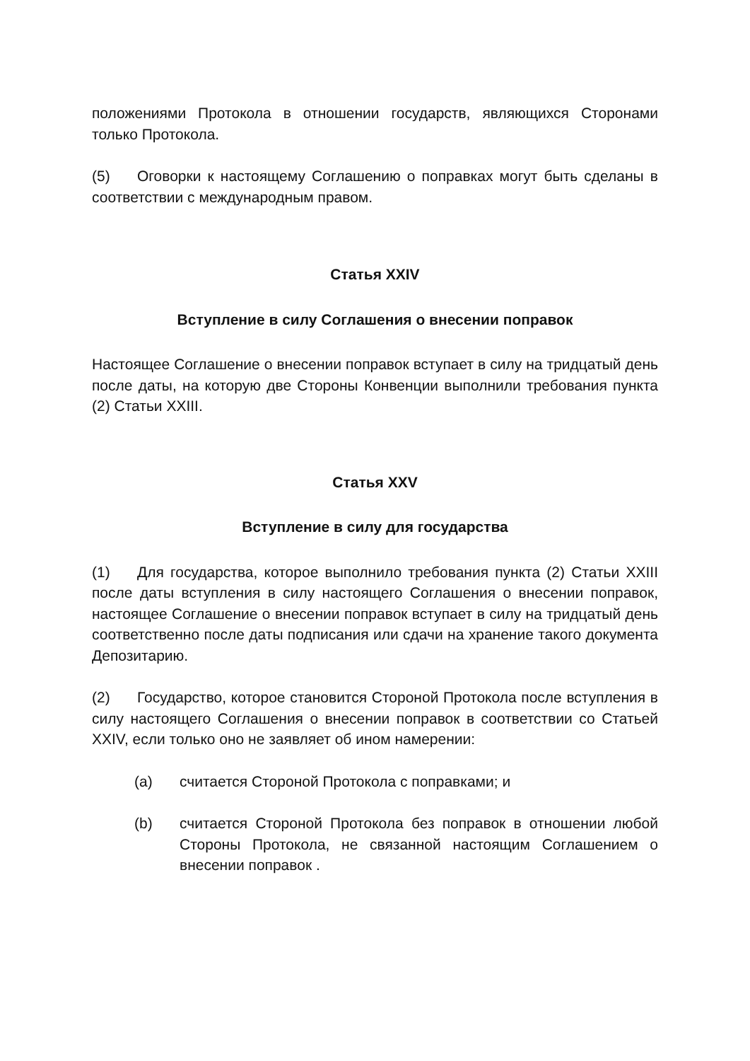положениями Протокола в отношении государств, являющихся Сторонами только Протокола.
(5) Оговорки к настоящему Соглашению о поправках могут быть сделаны в соответствии с международным правом.
Статья XXIV
Вступление в силу Соглашения о внесении поправок
Настоящее Соглашение о внесении поправок вступает в силу на тридцатый день после даты, на которую две Стороны Конвенции выполнили требования пункта (2) Статьи XXIII.
Статья XXV
Вступление в силу для государства
(1) Для государства, которое выполнило требования пункта (2) Статьи XXIII после даты вступления в силу настоящего Соглашения о внесении поправок, настоящее Соглашение о внесении поправок вступает в силу на тридцатый день соответственно после даты подписания или сдачи на хранение такого документа Депозитарию.
(2) Государство, которое становится Стороной Протокола после вступления в силу настоящего Соглашения о внесении поправок в соответствии со Статьей XXIV, если только оно не заявляет об ином намерении:
(a) считается Стороной Протокола с поправками; и
(b) считается Стороной Протокола без поправок в отношении любой Стороны Протокола, не связанной настоящим Соглашением о внесении поправок .